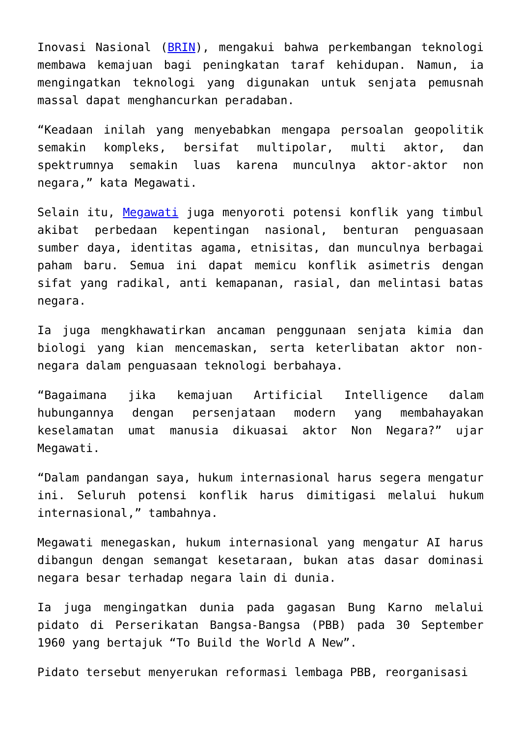Inovasi Nasional (BRIN), mengakui bahwa perkembangan teknologi membawa kemajuan bagi peningkatan taraf kehidupan. Namun, ia mengingatkan teknologi yang digunakan untuk senjata pemusnah massal dapat menghancurkan peradaban.
“Keadaan inilah yang menyebabkan mengapa persoalan geopolitik semakin kompleks, bersifat multipolar, multi aktor, dan spektrumnya semakin luas karena munculnya aktor-aktor non negara,” kata Megawati.
Selain itu, Megawati juga menyoroti potensi konflik yang timbul akibat perbedaan kepentingan nasional, benturan penguasaan sumber daya, identitas agama, etnisitas, dan munculnya berbagai paham baru. Semua ini dapat memicu konflik asimetris dengan sifat yang radikal, anti kemapanan, rasial, dan melintasi batas negara.
Ia juga mengkhawatirkan ancaman penggunaan senjata kimia dan biologi yang kian mencemaskan, serta keterlibatan aktor non-negara dalam penguasaan teknologi berbahaya.
“Bagaimana jika kemajuan Artificial Intelligence dalam hubungannya dengan persenjataan modern yang membahayakan keselamatan umat manusia dikuasai aktor Non Negara?” ujar Megawati.
“Dalam pandangan saya, hukum internasional harus segera mengatur ini. Seluruh potensi konflik harus dimitigasi melalui hukum internasional,” tambahnya.
Megawati menegaskan, hukum internasional yang mengatur AI harus dibangun dengan semangat kesetaraan, bukan atas dasar dominasi negara besar terhadap negara lain di dunia.
Ia juga mengingatkan dunia pada gagasan Bung Karno melalui pidato di Perserikatan Bangsa-Bangsa (PBB) pada 30 September 1960 yang bertajuk “To Build the World A New”.
Pidato tersebut menyerukan reformasi lembaga PBB, reorganisasi